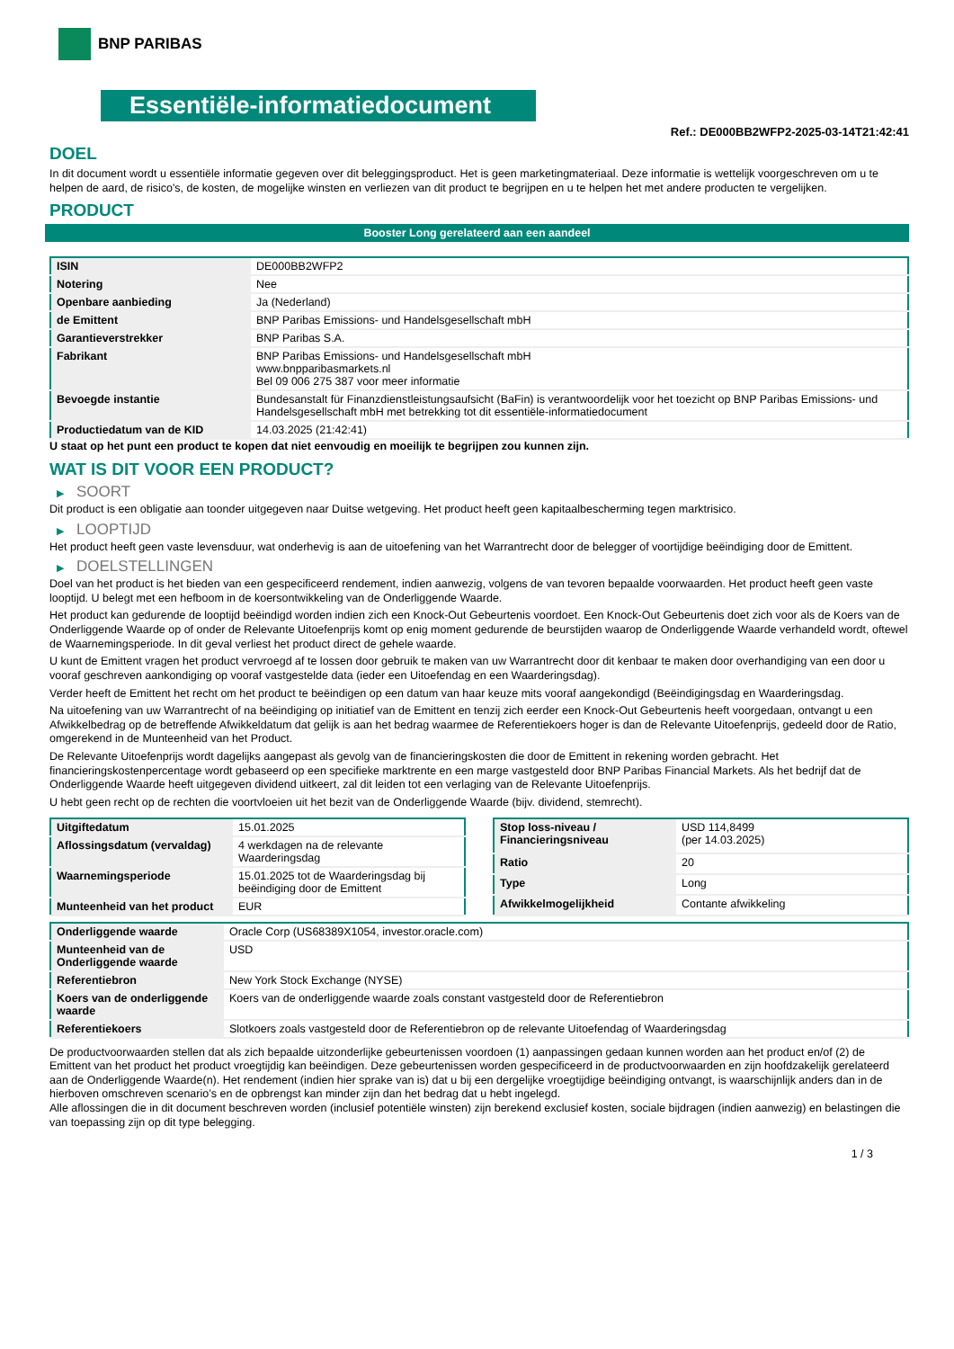BNP PARIBAS
Essentiële-informatiedocument
Ref.: DE000BB2WFP2-2025-03-14T21:42:41
DOEL
In dit document wordt u essentiële informatie gegeven over dit beleggingsproduct. Het is geen marketingmateriaal. Deze informatie is wettelijk voorgeschreven om u te helpen de aard, de risico's, de kosten, de mogelijke winsten en verliezen van dit product te begrijpen en u te helpen het met andere producten te vergelijken.
PRODUCT
Booster Long gerelateerd aan een aandeel
| ISIN | DE000BB2WFP2 |
| Notering | Nee |
| Openbare aanbieding | Ja (Nederland) |
| de Emittent | BNP Paribas Emissions- und Handelsgesellschaft mbH |
| Garantieverstrekker | BNP Paribas S.A. |
| Fabrikant | BNP Paribas Emissions- und Handelsgesellschaft mbH www.bnpparibasmarkets.nl Bel 09 006 275 387 voor meer informatie |
| Bevoegde instantie | Bundesanstalt für Finanzdienstleistungsaufsicht (BaFin) is verantwoordelijk voor het toezicht op BNP Paribas Emissions- und Handelsgesellschaft mbH met betrekking tot dit essentiële-informatiedocument |
| Productiedatum van de KID | 14.03.2025 (21:42:41) |
U staat op het punt een product te kopen dat niet eenvoudig en moeilijk te begrijpen zou kunnen zijn.
WAT IS DIT VOOR EEN PRODUCT?
▶ SOORT
Dit product is een obligatie aan toonder uitgegeven naar Duitse wetgeving. Het product heeft geen kapitaalbescherming tegen marktrisico.
▶ LOOPTIJD
Het product heeft geen vaste levensduur, wat onderhevig is aan de uitoefening van het Warrantrecht door de belegger of voortijdige beëindiging door de Emittent.
▶ DOELSTELLINGEN
Doel van het product is het bieden van een gespecificeerd rendement, indien aanwezig, volgens de van tevoren bepaalde voorwaarden. Het product heeft geen vaste looptijd. U belegt met een hefboom in de koersontwikkeling van de Onderliggende Waarde.
Het product kan gedurende de looptijd beëindigd worden indien zich een Knock-Out Gebeurtenis voordoet. Een Knock-Out Gebeurtenis doet zich voor als de Koers van de Onderliggende Waarde op of onder de Relevante Uitoefenprijs komt op enig moment gedurende de beurstijden waarop de Onderliggende Waarde verhandeld wordt, oftewel de Waarnemingsperiode. In dit geval verliest het product direct de gehele waarde.
U kunt de Emittent vragen het product vervroegd af te lossen door gebruik te maken van uw Warrantrecht door dit kenbaar te maken door overhandiging van een door u vooraf geschreven aankondiging op vooraf vastgestelde data (ieder een Uitoefendag en een Waarderingsdag).
Verder heeft de Emittent het recht om het product te beëindigen op een datum van haar keuze mits vooraf aangekondigd (Beëindigingsdag en Waarderingsdag.
Na uitoefening van uw Warrantrecht of na beëindiging op initiatief van de Emittent en tenzij zich eerder een Knock-Out Gebeurtenis heeft voorgedaan, ontvangt u een Afwikkelbedrag op de betreffende Afwikkeldatum dat gelijk is aan het bedrag waarmee de Referentiekoers hoger is dan de Relevante Uitoefenprijs, gedeeld door de Ratio, omgerekend in de Munteenheid van het Product.
De Relevante Uitoefenprijs wordt dagelijks aangepast als gevolg van de financieringskosten die door de Emittent in rekening worden gebracht. Het financieringskostenpercentage wordt gebaseerd op een specifieke marktrente en een marge vastgesteld door BNP Paribas Financial Markets. Als het bedrijf dat de Onderliggende Waarde heeft uitgegeven dividend uitkeert, zal dit leiden tot een verlaging van de Relevante Uitoefenprijs.
U hebt geen recht op de rechten die voortvloeien uit het bezit van de Onderliggende Waarde (bijv. dividend, stemrecht).
| Uitgiftedatum | 15.01.2025 |
| Aflossingsdatum (vervaldag) | 4 werkdagen na de relevante Waarderingsdag |
| Waarnemingsperiode | 15.01.2025 tot de Waarderingsdag bij beëindiging door de Emittent |
| Munteenheid van het product | EUR |
| Stop loss-niveau / Financieringsniveau | USD 114,8499 (per 14.03.2025) |
| Ratio | 20 |
| Type | Long |
| Afwikkelmogelijkheid | Contante afwikkeling |
| Onderliggende waarde | Oracle Corp (US68389X1054, investor.oracle.com) |
| Munteenheid van de Onderliggende waarde | USD |
| Referentiebron | New York Stock Exchange (NYSE) |
| Koers van de onderliggende waarde | Koers van de onderliggende waarde zoals constant vastgesteld door de Referentiebron |
| Referentiekoers | Slotkoers zoals vastgesteld door de Referentiebron op de relevante Uitoefendag of Waarderingsdag |
De productvoorwaarden stellen dat als zich bepaalde uitzonderlijke gebeurtenissen voordoen (1) aanpassingen gedaan kunnen worden aan het product en/of (2) de Emittent van het product het product vroegtijdig kan beëindigen. Deze gebeurtenissen worden gespecificeerd in de productvoorwaarden en zijn hoofdzakelijk gerelateerd aan de Onderliggende Waarde(n). Het rendement (indien hier sprake van is) dat u bij een dergelijke vroegtijdige beëindiging ontvangt, is waarschijnlijk anders dan in de hierboven omschreven scenario’s en de opbrengst kan minder zijn dan het bedrag dat u hebt ingelegd.
Alle aflossingen die in dit document beschreven worden (inclusief potentiële winsten) zijn berekend exclusief kosten, sociale bijdragen (indien aanwezig) en belastingen die van toepassing zijn op dit type belegging.
1 / 3